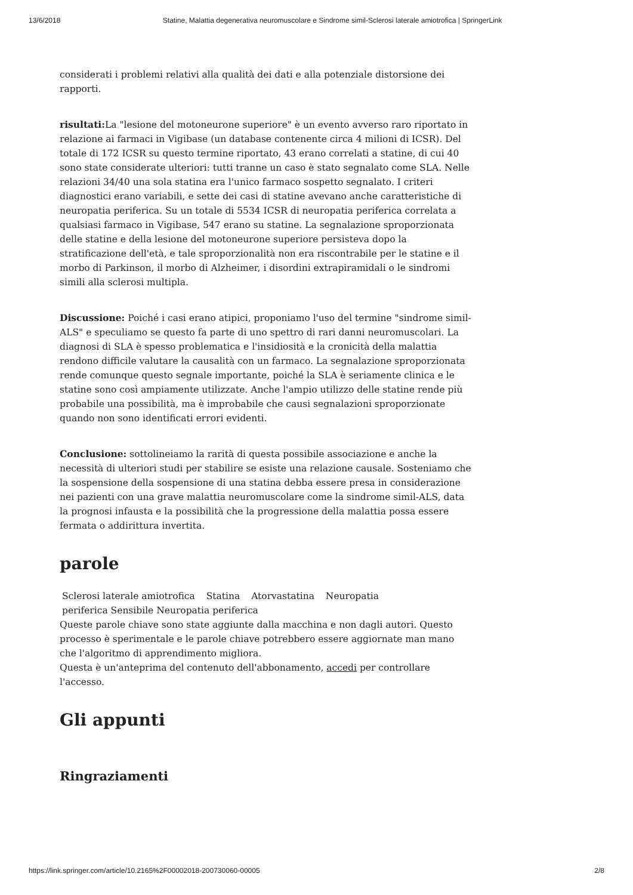13/6/2018 Statine, Malattia degenerativa neuromuscolare e Sindrome simil-Sclerosi laterale amiotrofica | SpringerLink
considerati i problemi relativi alla qualità dei dati e alla potenziale distorsione dei rapporti.
risultati: La "lesione del motoneurone superiore" è un evento avverso raro riportato in relazione ai farmaci in Vigibase (un database contenente circa 4 milioni di ICSR). Del totale di 172 ICSR su questo termine riportato, 43 erano correlati a statine, di cui 40 sono state considerate ulteriori: tutti tranne un caso è stato segnalato come SLA. Nelle relazioni 34/40 una sola statina era l'unico farmaco sospetto segnalato. I criteri diagnostici erano variabili, e sette dei casi di statine avevano anche caratteristiche di neuropatia periferica. Su un totale di 5534 ICSR di neuropatia periferica correlata a qualsiasi farmaco in Vigibase, 547 erano su statine. La segnalazione sproporzionata delle statine e della lesione del motoneurone superiore persisteva dopo la stratificazione dell'età, e tale sproporzionalità non era riscontrabile per le statine e il morbo di Parkinson, il morbo di Alzheimer, i disordini extrapiramidali o le sindromi simili alla sclerosi multipla.
Discussione: Poiché i casi erano atipici, proponiamo l'uso del termine "sindrome simil-ALS" e speculiamo se questo fa parte di uno spettro di rari danni neuromuscolari. La diagnosi di SLA è spesso problematica e l'insidiosità e la cronicità della malattia rendono difficile valutare la causalità con un farmaco. La segnalazione sproporzionata rende comunque questo segnale importante, poiché la SLA è seriamente clinica e le statine sono così ampiamente utilizzate. Anche l'ampio utilizzo delle statine rende più probabile una possibilità, ma è improbabile che causi segnalazioni sproporzionate quando non sono identificati errori evidenti.
Conclusione: sottolineiamo la rarità di questa possibile associazione e anche la necessità di ulteriori studi per stabilire se esiste una relazione causale. Sosteniamo che la sospensione della sospensione di una statina debba essere presa in considerazione nei pazienti con una grave malattia neuromuscolare come la sindrome simil-ALS, data la prognosi infausta e la possibilità che la progressione della malattia possa essere fermata o addirittura invertita.
parole
Sclerosi laterale amiotrofica Statina Atorvastatina Neuropatia
periferica Sensibile Neuropatia periferica
Queste parole chiave sono state aggiunte dalla macchina e non dagli autori. Questo processo è sperimentale e le parole chiave potrebbero essere aggiornate man mano che l'algoritmo di apprendimento migliora.
Questa è un'anteprima del contenuto dell'abbonamento, accedi per controllare l'accesso.
Gli appunti
Ringraziamenti
https://link.springer.com/article/10.2165%2F00002018-200730060-00005 2/8